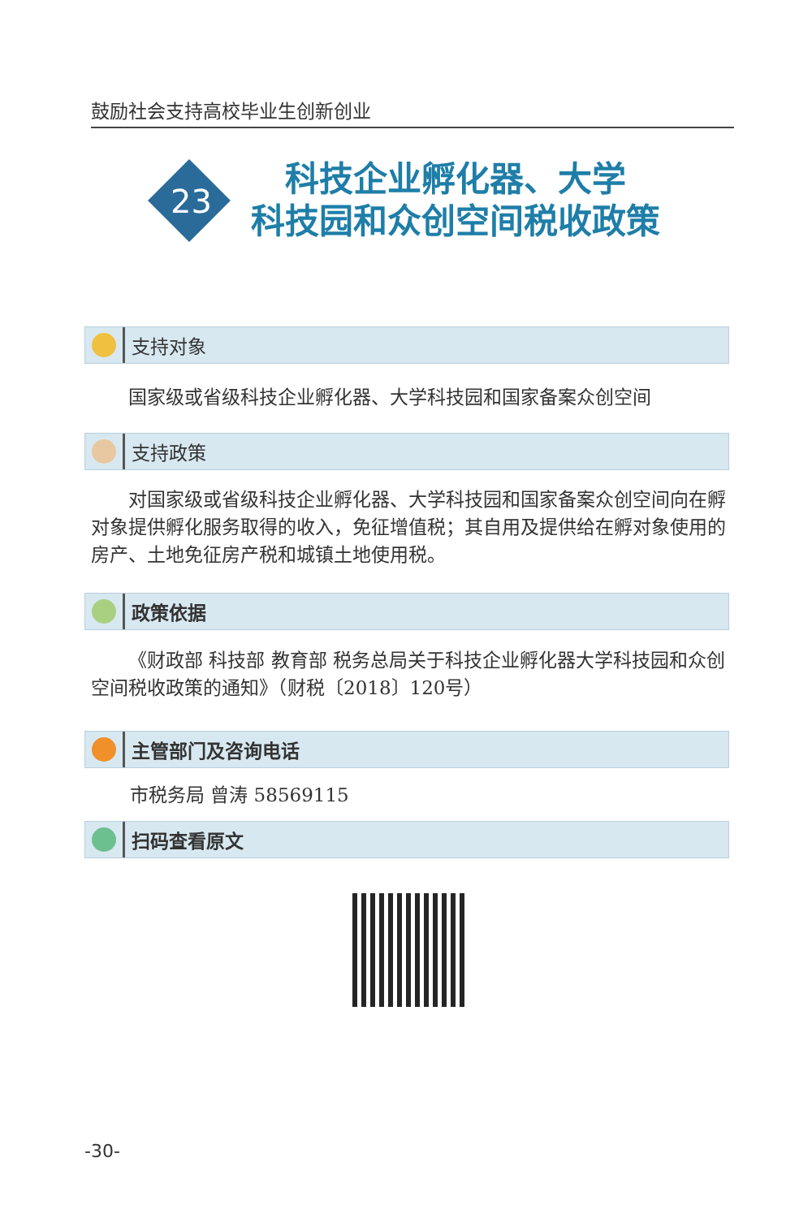鼓励社会支持高校毕业生创新创业
科技企业孵化器、大学
科技园和众创空间税收政策
23
支持对象
国家级或省级科技企业孵化器、大学科技园和国家备案众创空间
支持政策
对国家级或省级科技企业孵化器、大学科技园和国家备案众创空间向在孵对象提供孵化服务取得的收入，免征增值税；其自用及提供给在孵对象使用的房产、土地免征房产税和城镇土地使用税。
政策依据
《财政部 科技部 教育部 税务总局关于科技企业孵化器大学科技园和众创空间税收政策的通知》（财税〔2018〕120号）
主管部门及咨询电话
市税务局 曾涛 58569115
扫码查看原文
-30-